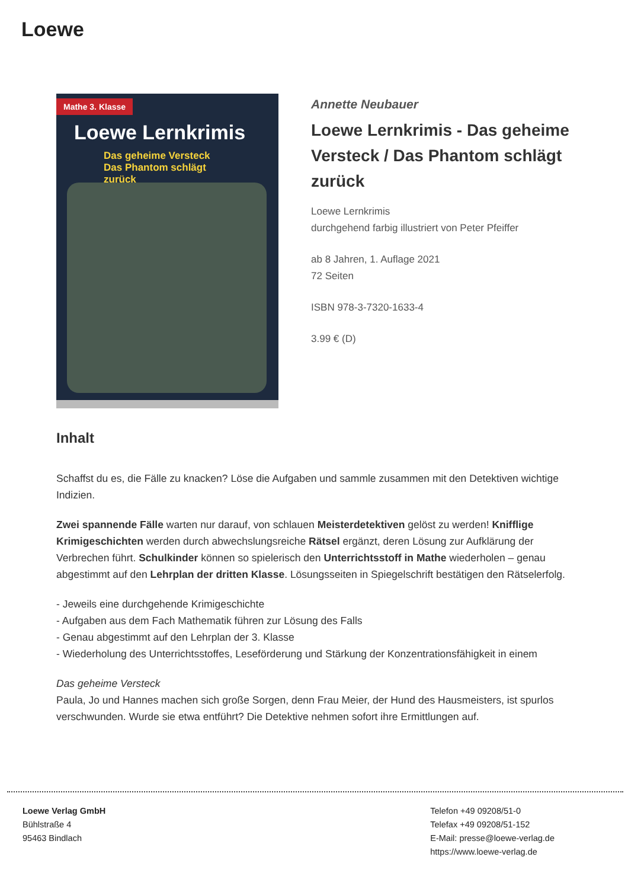Loewe
Mathe 3. Klasse
Loewe Lernkrimis
Das geheime Versteck
Das Phantom schlägt zurück
Annette Neubauer
Loewe Lernkrimis - Das geheime Versteck / Das Phantom schlägt zurück
Loewe Lernkrimis
durchgehend farbig illustriert von Peter Pfeiffer
ab 8 Jahren, 1. Auflage 2021
72 Seiten
ISBN 978-3-7320-1633-4
3.99 € (D)
Inhalt
Schaffst du es, die Fälle zu knacken? Löse die Aufgaben und sammle zusammen mit den Detektiven wichtige Indizien.
Zwei spannende Fälle warten nur darauf, von schlauen Meisterdetektiven gelöst zu werden! Knifflige Krimigeschichten werden durch abwechslungsreiche Rätsel ergänzt, deren Lösung zur Aufklärung der Verbrechen führt. Schulkinder können so spielerisch den Unterrichtsstoff in Mathe wiederholen – genau abgestimmt auf den Lehrplan der dritten Klasse. Lösungsseiten in Spiegelschrift bestätigen den Rätselerfolg.
- Jeweils eine durchgehende Krimigeschichte
- Aufgaben aus dem Fach Mathematik führen zur Lösung des Falls
- Genau abgestimmt auf den Lehrplan der 3. Klasse
- Wiederholung des Unterrichtsstoffes, Leseförderung und Stärkung der Konzentrationsfähigkeit in einem
Das geheime Versteck
Paula, Jo und Hannes machen sich große Sorgen, denn Frau Meier, der Hund des Hausmeisters, ist spurlos verschwunden. Wurde sie etwa entführt? Die Detektive nehmen sofort ihre Ermittlungen auf.
Loewe Verlag GmbH
Bühlstraße 4
95463 Bindlach
Telefon +49 09208/51-0
Telefax +49 09208/51-152
E-Mail: presse@loewe-verlag.de
https://www.loewe-verlag.de